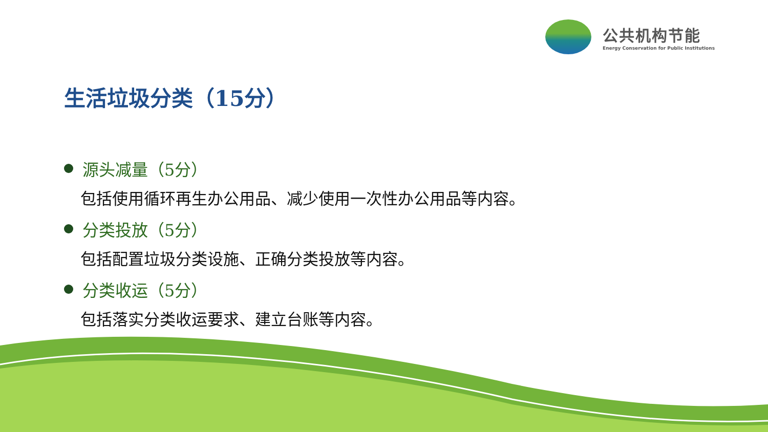公共机构节能
Energy Conservation for Public Institutions
生活垃圾分类（15分）
源头减量（5分）
包括使用循环再生办公用品、减少使用一次性办公用品等内容。
分类投放（5分）
包括配置垃圾分类设施、正确分类投放等内容。
分类收运（5分）
包括落实分类收运要求、建立台账等内容。